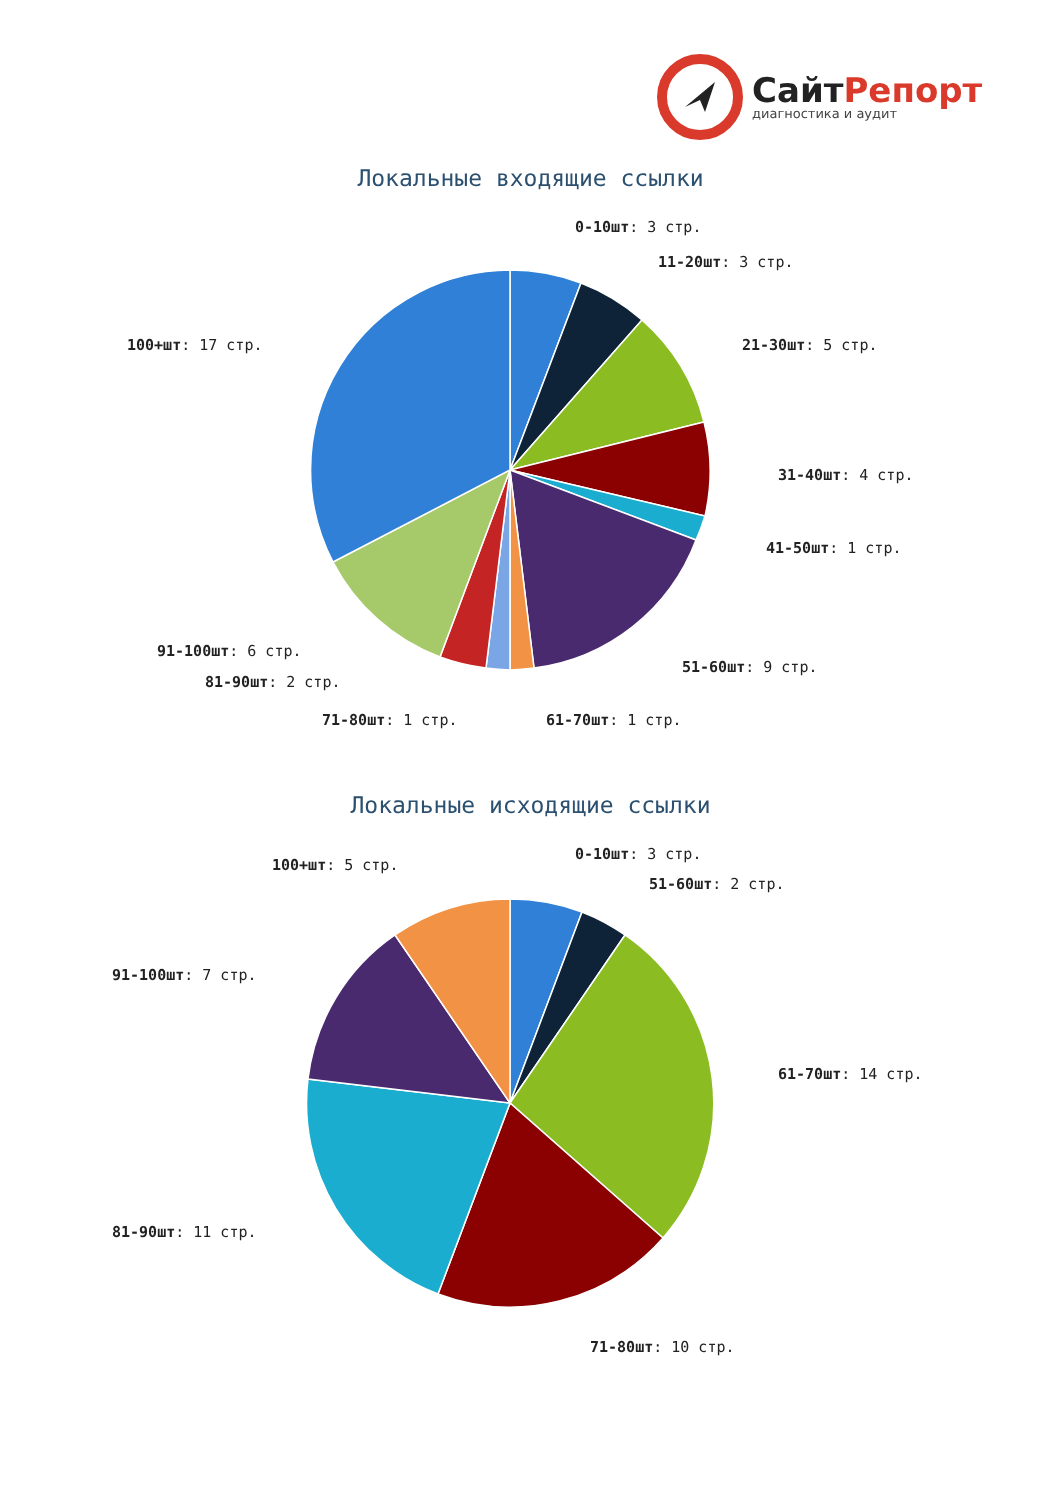СайтРепорт
диагностика и аудит
Локальные входящие ссылки
0-10шт: 3 стр.
11-20шт: 3 стр.
21-30шт: 5 стр.
31-40шт: 4 стр.
41-50шт: 1 стр.
51-60шт: 9 стр.
61-70шт: 1 стр.
71-80шт: 1 стр.
81-90шт: 2 стр.
91-100шт: 6 стр.
100+шт: 17 стр.
Локальные исходящие ссылки
0-10шт: 3 стр.
51-60шт: 2 стр.
61-70шт: 14 стр.
71-80шт: 10 стр.
81-90шт: 11 стр.
91-100шт: 7 стр.
100+шт: 5 стр.